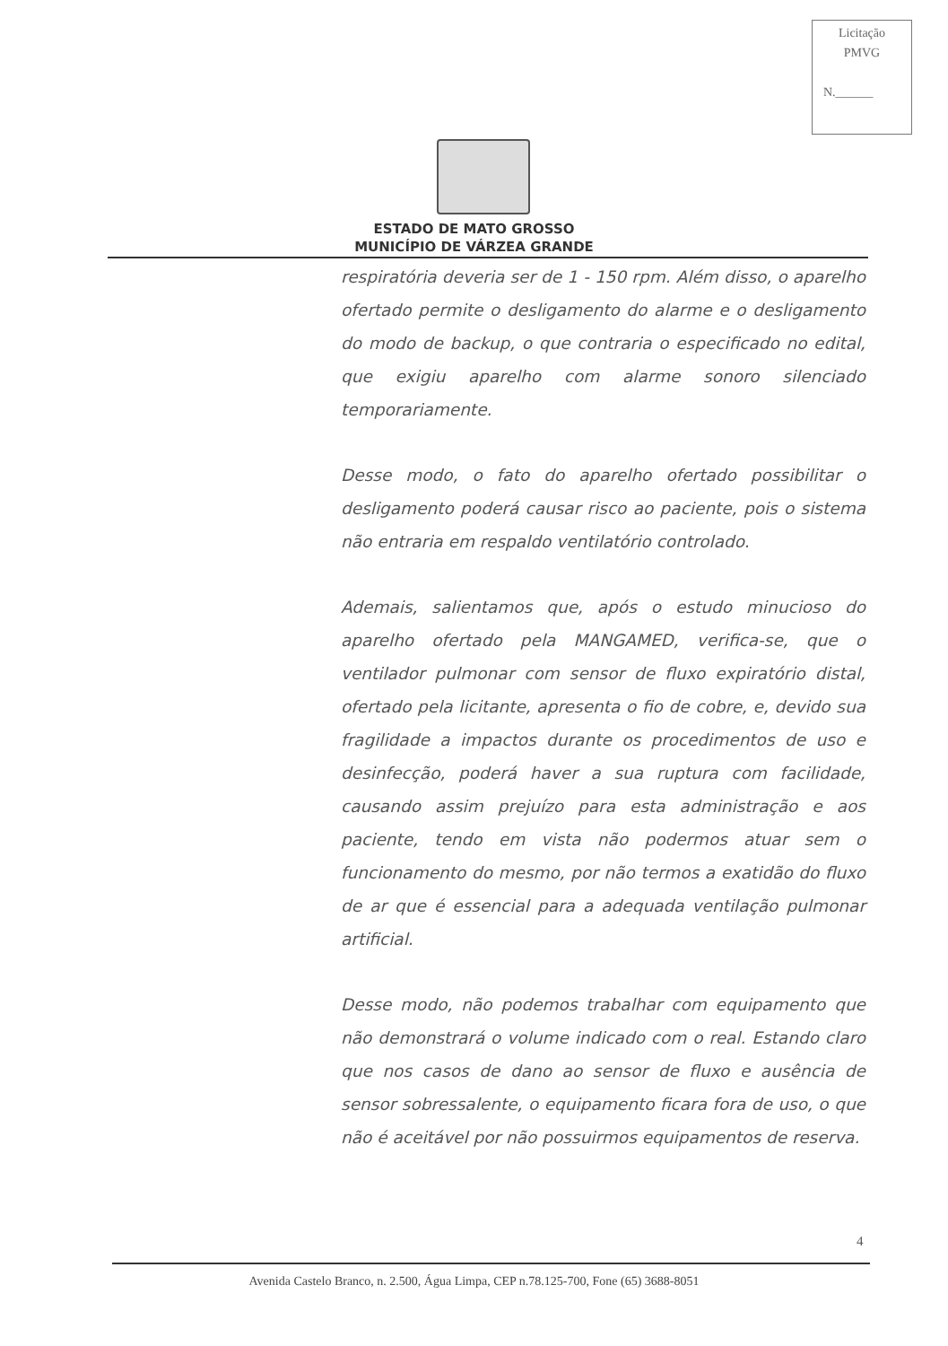Licitação
PMVG
N.______
ESTADO DE MATO GROSSO
MUNICÍPIO DE VÁRZEA GRANDE
respiratória deveria ser de 1 - 150 rpm. Além disso, o aparelho ofertado permite o desligamento do alarme e o desligamento do modo de backup, o que contraria o especificado no edital, que exigiu aparelho com alarme sonoro silenciado temporariamente.
Desse modo, o fato do aparelho ofertado possibilitar o desligamento poderá causar risco ao paciente, pois o sistema não entraria em respaldo ventilatório controlado.
Ademais, salientamos que, após o estudo minucioso do aparelho ofertado pela MANGAMED, verifica-se, que o ventilador pulmonar com sensor de fluxo expiratório distal, ofertado pela licitante, apresenta o fio de cobre, e, devido sua fragilidade a impactos durante os procedimentos de uso e desinfecção, poderá haver a sua ruptura com facilidade, causando assim prejuízo para esta administração e aos paciente, tendo em vista não podermos atuar sem o funcionamento do mesmo, por não termos a exatidão do fluxo de ar que é essencial para a adequada ventilação pulmonar artificial.
Desse modo, não podemos trabalhar com equipamento que não demonstrará o volume indicado com o real. Estando claro que nos casos de dano ao sensor de fluxo e ausência de sensor sobressalente, o equipamento ficara fora de uso, o que não é aceitável por não possuirmos equipamentos de reserva.
4
Avenida Castelo Branco, n. 2.500, Água Limpa, CEP n.78.125-700, Fone (65) 3688-8051